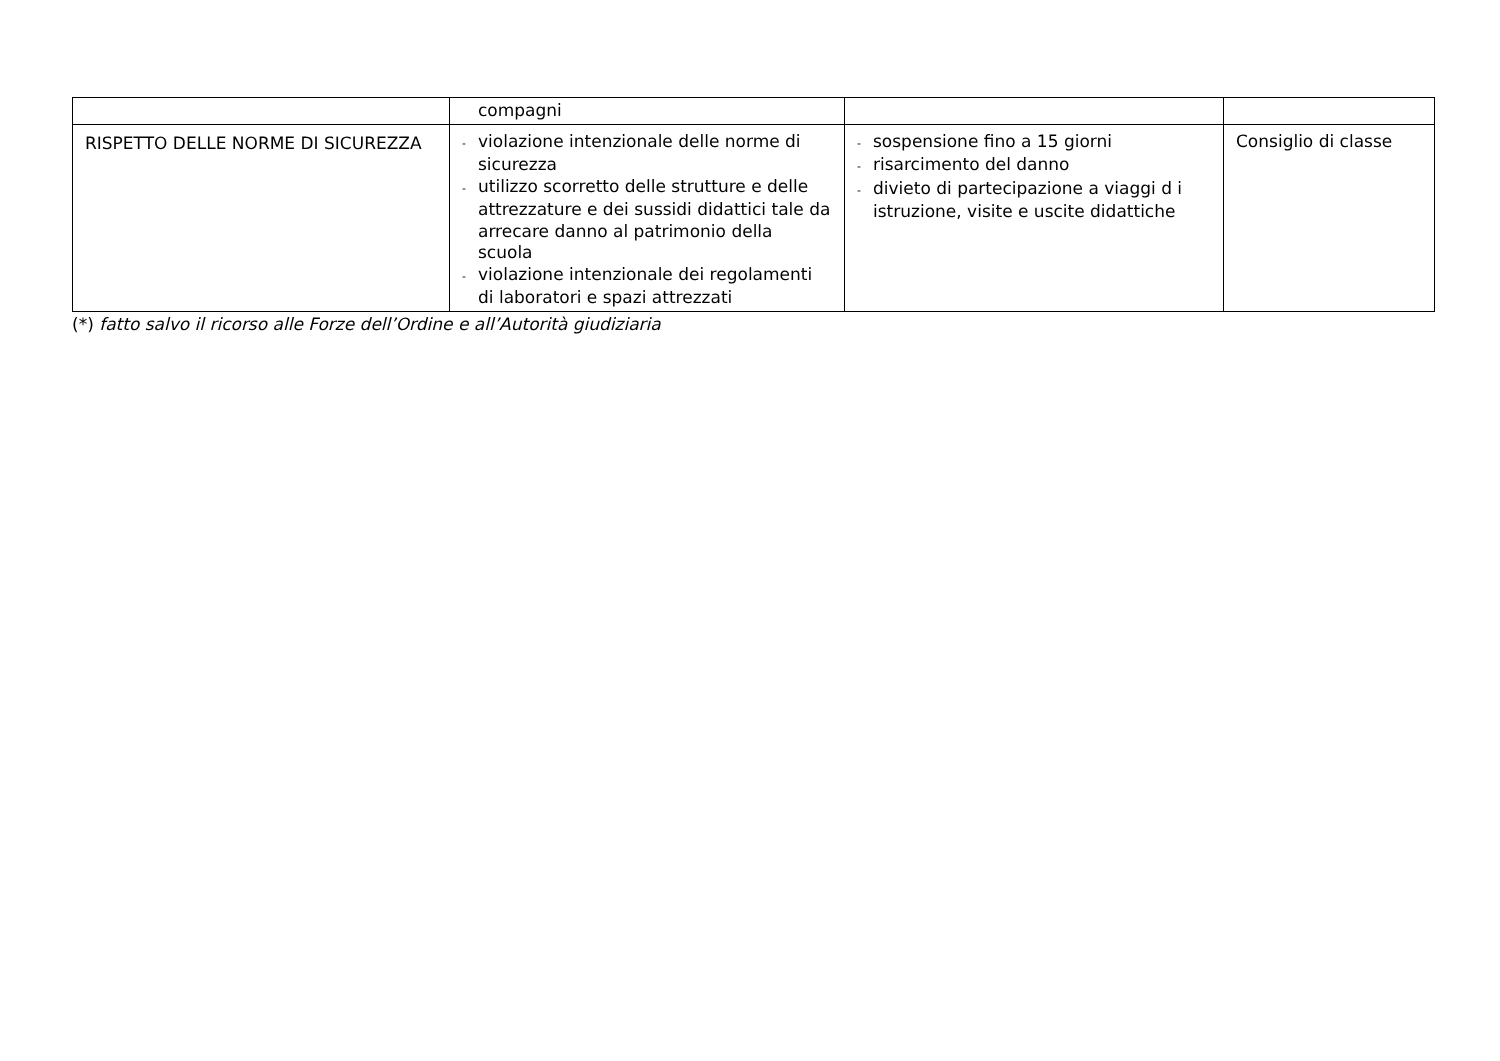| | compagni | | |
| RISPETTO DELLE NORME DI SICUREZZA | - violazione intenzionale delle norme di sicurezza - utilizzo scorretto delle strutture e delle attrezzature e dei sussidi didattici tale da arrecare danno al patrimonio della scuola - violazione intenzionale dei regolamenti di laboratori e spazi attrezzati | - sospensione fino a 15 giorni - risarcimento del danno - divieto di partecipazione a viaggi d i istruzione, visite e uscite didattiche | Consiglio di classe |
(*) fatto salvo il ricorso alle Forze dell’Ordine e all’Autorità giudiziaria